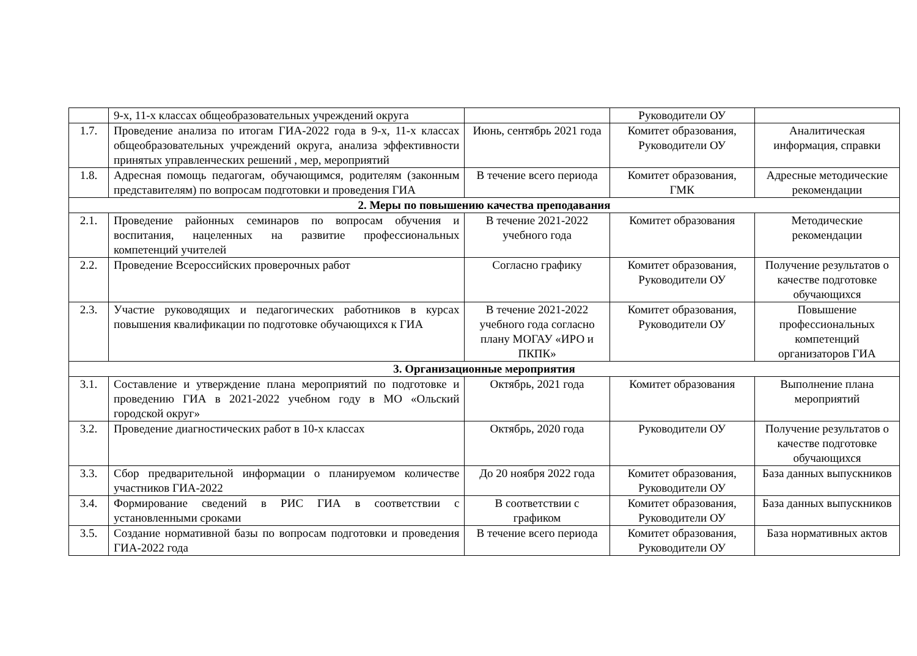| | 9-х, 11-х классах общеобразовательных учреждений округа | | Руководители ОУ | |
| 1.7. | Проведение анализа по итогам ГИА-2022 года в 9-х, 11-х классах общеобразовательных учреждений округа, анализа эффективности принятых управленческих решений , мер, мероприятий | Июнь, сентябрь 2021 года | Комитет образования, Руководители ОУ | Аналитическая информация, справки |
| 1.8. | Адресная помощь педагогам, обучающимся, родителям (законным представителям) по вопросам подготовки и проведения ГИА | В течение всего периода | Комитет образования, ГМК | Адресные методические рекомендации |
| 2. Меры по повышению качества преподавания | | | | |
| 2.1. | Проведение районных семинаров по вопросам обучения и воспитания, нацеленных на развитие профессиональных компетенций учителей | В течение 2021-2022 учебного года | Комитет образования | Методические рекомендации |
| 2.2. | Проведение Всероссийских проверочных работ | Согласно графику | Комитет образования, Руководители ОУ | Получение результатов о качестве подготовке обучающихся |
| 2.3. | Участие руководящих и педагогических работников в курсах повышения квалификации по подготовке обучающихся к ГИА | В течение 2021-2022 учебного года согласно плану МОГАУ «ИРО и ПКПК» | Комитет образования, Руководители ОУ | Повышение профессиональных компетенций организаторов ГИА |
| 3. Организационные мероприятия | | | | |
| 3.1. | Составление и утверждение плана мероприятий по подготовке и проведению ГИА в 2021-2022 учебном году в МО «Ольский городской округ» | Октябрь, 2021 года | Комитет образования | Выполнение плана мероприятий |
| 3.2. | Проведение диагностических работ в 10-х классах | Октябрь, 2020 года | Руководители ОУ | Получение результатов о качестве подготовке обучающихся |
| 3.3. | Сбор предварительной информации о планируемом количестве участников ГИА-2022 | До 20 ноября 2022 года | Комитет образования, Руководители ОУ | База данных выпускников |
| 3.4. | Формирование сведений в РИС ГИА в соответствии с установленными сроками | В соответствии с графиком | Комитет образования, Руководители ОУ | База данных выпускников |
| 3.5. | Создание нормативной базы по вопросам подготовки и проведения ГИА-2022 года | В течение всего периода | Комитет образования, Руководители ОУ | База нормативных актов |